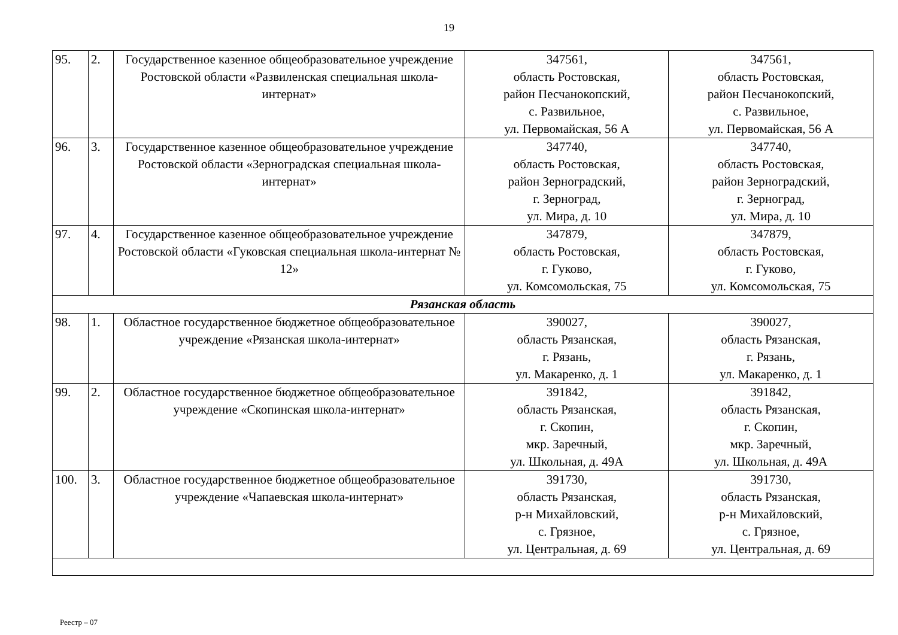19
| 95. | 2. | Государственное казенное общеобразовательное учреждение Ростовской области «Развиленская специальная школа-интернат» | 347561, область Ростовская, район Песчанокопский, с. Развильное, ул. Первомайская, 56 А | 347561, область Ростовская, район Песчанокопский, с. Развильное, ул. Первомайская, 56 А |
| 96. | 3. | Государственное казенное общеобразовательное учреждение Ростовской области «Зерноградская специальная школа-интернат» | 347740, область Ростовская, район Зерноградский, г. Зерноград, ул. Мира, д. 10 | 347740, область Ростовская, район Зерноградский, г. Зерноград, ул. Мира, д. 10 |
| 97. | 4. | Государственное казенное общеобразовательное учреждение Ростовской области «Гуковская специальная школа-интернат № 12» | 347879, область Ростовская, г. Гуково, ул. Комсомольская, 75 | 347879, область Ростовская, г. Гуково, ул. Комсомольская, 75 |
| Рязанская область | | | | |
| 98. | 1. | Областное государственное бюджетное общеобразовательное учреждение «Рязанская школа-интернат» | 390027, область Рязанская, г. Рязань, ул. Макаренко, д. 1 | 390027, область Рязанская, г. Рязань, ул. Макаренко, д. 1 |
| 99. | 2. | Областное государственное бюджетное общеобразовательное учреждение «Скопинская школа-интернат» | 391842, область Рязанская, г. Скопин, мкр. Заречный, ул. Школьная, д. 49А | 391842, область Рязанская, г. Скопин, мкр. Заречный, ул. Школьная, д. 49А |
| 100. | 3. | Областное государственное бюджетное общеобразовательное учреждение «Чапаевская школа-интернат» | 391730, область Рязанская, р-н Михайловский, с. Грязное, ул. Центральная, д. 69 | 391730, область Рязанская, р-н Михайловский, с. Грязное, ул. Центральная, д. 69 |
Реестр – 07